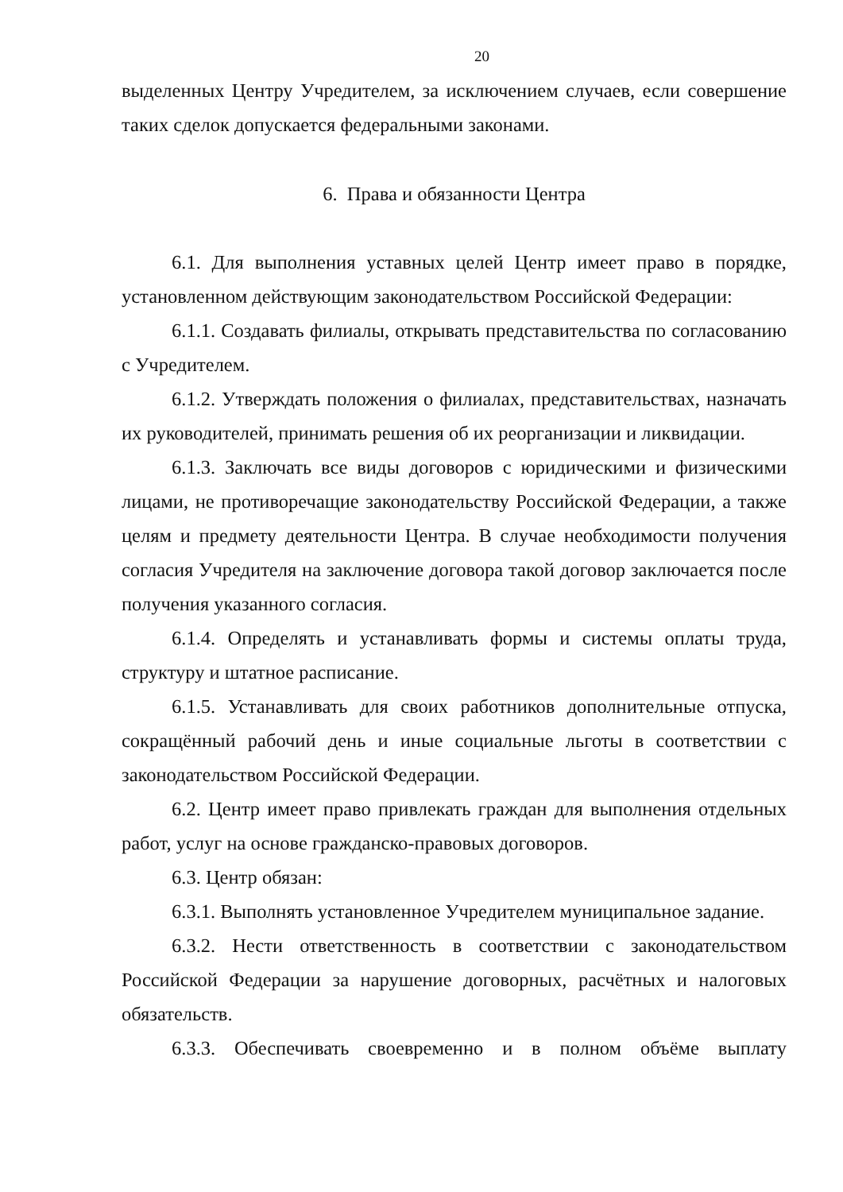20
выделенных Центру Учредителем, за исключением случаев, если совершение таких сделок допускается федеральными законами.
6. Права и обязанности Центра
6.1. Для выполнения уставных целей Центр имеет право в порядке, установленном действующим законодательством Российской Федерации:
6.1.1. Создавать филиалы, открывать представительства по согласованию с Учредителем.
6.1.2. Утверждать положения о филиалах, представительствах, назначать их руководителей, принимать решения об их реорганизации и ликвидации.
6.1.3. Заключать все виды договоров с юридическими и физическими лицами, не противоречащие законодательству Российской Федерации, а также целям и предмету деятельности Центра. В случае необходимости получения согласия Учредителя на заключение договора такой договор заключается после получения указанного согласия.
6.1.4. Определять и устанавливать формы и системы оплаты труда, структуру и штатное расписание.
6.1.5. Устанавливать для своих работников дополнительные отпуска, сокращённый рабочий день и иные социальные льготы в соответствии с законодательством Российской Федерации.
6.2. Центр имеет право привлекать граждан для выполнения отдельных работ, услуг на основе гражданско-правовых договоров.
6.3. Центр обязан:
6.3.1. Выполнять установленное Учредителем муниципальное задание.
6.3.2. Нести ответственность в соответствии с законодательством Российской Федерации за нарушение договорных, расчётных и налоговых обязательств.
6.3.3. Обеспечивать своевременно и в полном объёме выплату